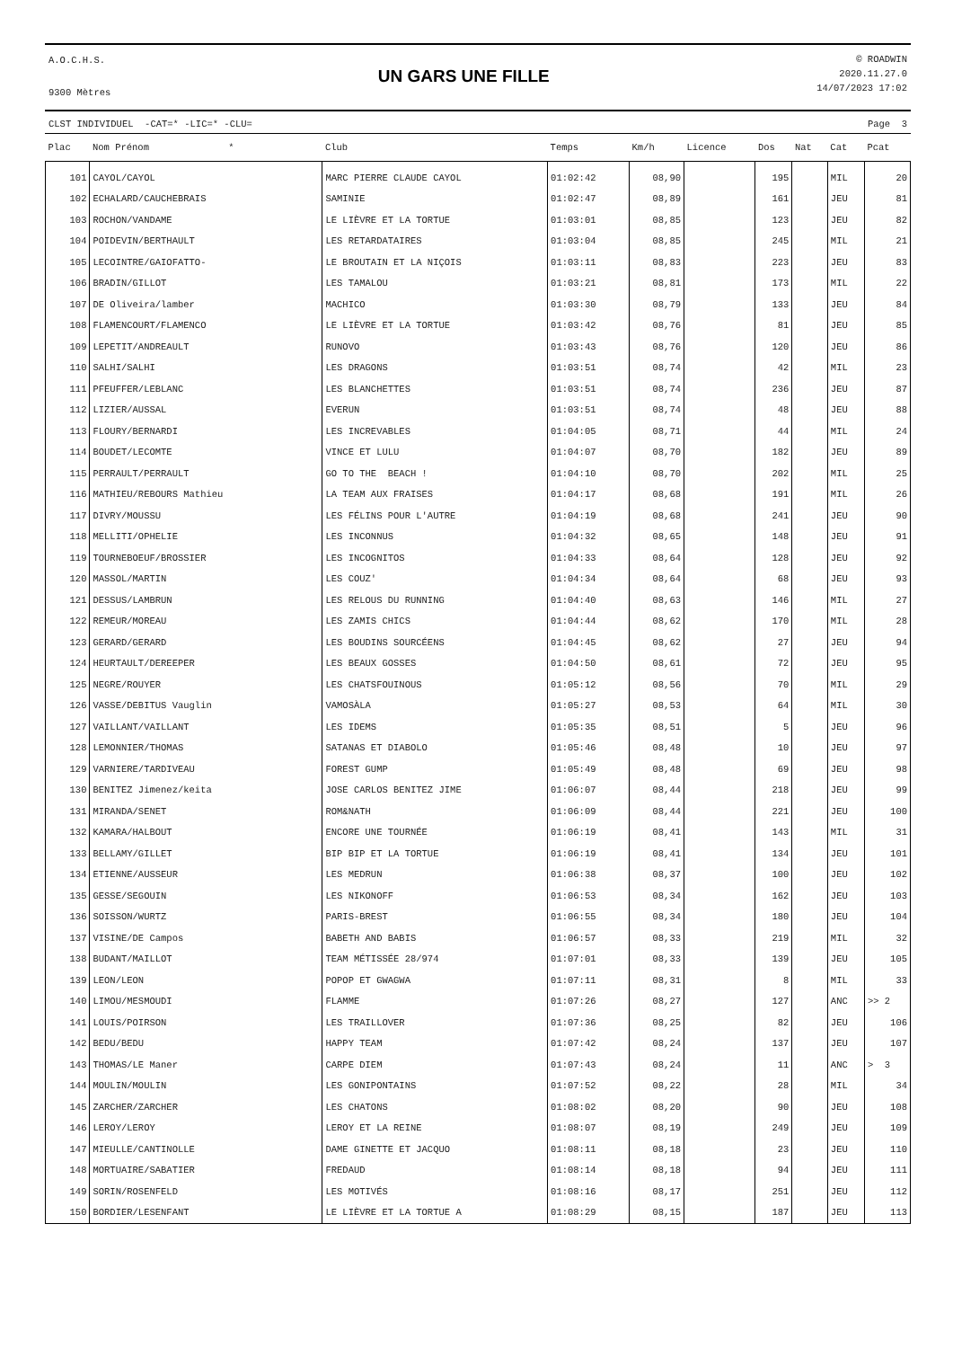A.O.C.H.S.
9300 Mètres
UN GARS UNE FILLE
© ROADWIN
2020.11.27.0
14/07/2023 17:02
CLST INDIVIDUEL -CAT=* -LIC=* -CLU= Page 3
| Plac | Nom Prénom * | Club | Temps | Km/h | Licence | Dos | Nat | Cat | Pcat |
| --- | --- | --- | --- | --- | --- | --- | --- | --- | --- |
| 101 | CAYOL/CAYOL | MARC PIERRE CLAUDE CAYOL | 01:02:42 | 08,90 | | 195 | | MIL | 20 |
| 102 | ECHALARD/CAUCHEBRAIS | SAMINIE | 01:02:47 | 08,89 | | 161 | | JEU | 81 |
| 103 | ROCHON/VANDAME | LE LIÈVRE ET LA TORTUE | 01:03:01 | 08,85 | | 123 | | JEU | 82 |
| 104 | POIDEVIN/BERTHAULT | LES RETARDATAIRES | 01:03:04 | 08,85 | | 245 | | MIL | 21 |
| 105 | LECOINTRE/GAIOFATTO- | LE BROUTAIN ET LA NIÇOIS | 01:03:11 | 08,83 | | 223 | | JEU | 83 |
| 106 | BRADIN/GILLOT | LES TAMALOU | 01:03:21 | 08,81 | | 173 | | MIL | 22 |
| 107 | DE Oliveira/lamber | MACHICO | 01:03:30 | 08,79 | | 133 | | JEU | 84 |
| 108 | FLAMENCOURT/FLAMENCO | LE LIÈVRE ET LA TORTUE | 01:03:42 | 08,76 | | 81 | | JEU | 85 |
| 109 | LEPETIT/ANDREAULT | RUNOVO | 01:03:43 | 08,76 | | 120 | | JEU | 86 |
| 110 | SALHI/SALHI | LES DRAGONS | 01:03:51 | 08,74 | | 42 | | MIL | 23 |
| 111 | PFEUFFER/LEBLANC | LES BLANCHETTES | 01:03:51 | 08,74 | | 236 | | JEU | 87 |
| 112 | LIZIER/AUSSAL | EVERUN | 01:03:51 | 08,74 | | 48 | | JEU | 88 |
| 113 | FLOURY/BERNARDI | LES INCREVABLES | 01:04:05 | 08,71 | | 44 | | MIL | 24 |
| 114 | BOUDET/LECOMTE | VINCE ET LULU | 01:04:07 | 08,70 | | 182 | | JEU | 89 |
| 115 | PERRAULT/PERRAULT | GO TO THE BEACH ! | 01:04:10 | 08,70 | | 202 | | MIL | 25 |
| 116 | MATHIEU/REBOURS Mathieu | LA TEAM AUX FRAISES | 01:04:17 | 08,68 | | 191 | | MIL | 26 |
| 117 | DIVRY/MOUSSU | LES FÉLINS POUR L'AUTRE | 01:04:19 | 08,68 | | 241 | | JEU | 90 |
| 118 | MELLITI/OPHELIE | LES INCONNUS | 01:04:32 | 08,65 | | 148 | | JEU | 91 |
| 119 | TOURNEBOEUF/BROSSIER | LES INCOGNITOS | 01:04:33 | 08,64 | | 128 | | JEU | 92 |
| 120 | MASSOL/MARTIN | LES COUZ' | 01:04:34 | 08,64 | | 68 | | JEU | 93 |
| 121 | DESSUS/LAMBRUN | LES RELOUS DU RUNNING | 01:04:40 | 08,63 | | 146 | | MIL | 27 |
| 122 | REMEUR/MOREAU | LES ZAMIS CHICS | 01:04:44 | 08,62 | | 170 | | MIL | 28 |
| 123 | GERARD/GERARD | LES BOUDINS SOURCÉENS | 01:04:45 | 08,62 | | 27 | | JEU | 94 |
| 124 | HEURTAULT/DEREEPER | LES BEAUX GOSSES | 01:04:50 | 08,61 | | 72 | | JEU | 95 |
| 125 | NEGRE/ROUYER | LES CHATSFOUINOUS | 01:05:12 | 08,56 | | 70 | | MIL | 29 |
| 126 | VASSE/DEBITUS Vauglin | VAMOSÀLA | 01:05:27 | 08,53 | | 64 | | MIL | 30 |
| 127 | VAILLANT/VAILLANT | LES IDEMS | 01:05:35 | 08,51 | | 5 | | JEU | 96 |
| 128 | LEMONNIER/THOMAS | SATANAS ET DIABOLO | 01:05:46 | 08,48 | | 10 | | JEU | 97 |
| 129 | VARNIERE/TARDIVEAU | FOREST GUMP | 01:05:49 | 08,48 | | 69 | | JEU | 98 |
| 130 | BENITEZ Jimenez/keita | JOSE CARLOS BENITEZ JIME | 01:06:07 | 08,44 | | 218 | | JEU | 99 |
| 131 | MIRANDA/SENET | ROM&NATH | 01:06:09 | 08,44 | | 221 | | JEU | 100 |
| 132 | KAMARA/HALBOUT | ENCORE UNE TOURNÉE | 01:06:19 | 08,41 | | 143 | | MIL | 31 |
| 133 | BELLAMY/GILLET | BIP BIP ET LA TORTUE | 01:06:19 | 08,41 | | 134 | | JEU | 101 |
| 134 | ETIENNE/AUSSEUR | LES MEDRUN | 01:06:38 | 08,37 | | 100 | | JEU | 102 |
| 135 | GESSE/SEGOUIN | LES NIKONOFF | 01:06:53 | 08,34 | | 162 | | JEU | 103 |
| 136 | SOISSON/WURTZ | PARIS-BREST | 01:06:55 | 08,34 | | 180 | | JEU | 104 |
| 137 | VISINE/DE Campos | BABETH AND BABIS | 01:06:57 | 08,33 | | 219 | | MIL | 32 |
| 138 | BUDANT/MAILLOT | TEAM MÉTISSÉE 28/974 | 01:07:01 | 08,33 | | 139 | | JEU | 105 |
| 139 | LEON/LEON | POPOP ET GWAGWA | 01:07:11 | 08,31 | | 8 | | MIL | 33 |
| 140 | LIMOU/MESMOUDI | FLAMME | 01:07:26 | 08,27 | | 127 | | ANC | >> 2 |
| 141 | LOUIS/POIRSON | LES TRAILLOVER | 01:07:36 | 08,25 | | 82 | | JEU | 106 |
| 142 | BEDU/BEDU | HAPPY TEAM | 01:07:42 | 08,24 | | 137 | | JEU | 107 |
| 143 | THOMAS/LE Maner | CARPE DIEM | 01:07:43 | 08,24 | | 11 | | ANC | > 3 |
| 144 | MOULIN/MOULIN | LES GONIPONTAINS | 01:07:52 | 08,22 | | 28 | | MIL | 34 |
| 145 | ZARCHER/ZARCHER | LES CHATONS | 01:08:02 | 08,20 | | 90 | | JEU | 108 |
| 146 | LEROY/LEROY | LEROY ET LA REINE | 01:08:07 | 08,19 | | 249 | | JEU | 109 |
| 147 | MIEULLE/CANTINOLLE | DAME GINETTE ET JACQUO | 01:08:11 | 08,18 | | 23 | | JEU | 110 |
| 148 | MORTUAIRE/SABATIER | FREDAUD | 01:08:14 | 08,18 | | 94 | | JEU | 111 |
| 149 | SORIN/ROSENFELD | LES MOTIVÉS | 01:08:16 | 08,17 | | 251 | | JEU | 112 |
| 150 | BORDIER/LESENFANT | LE LIÈVRE ET LA TORTUE A | 01:08:29 | 08,15 | | 187 | | JEU | 113 |